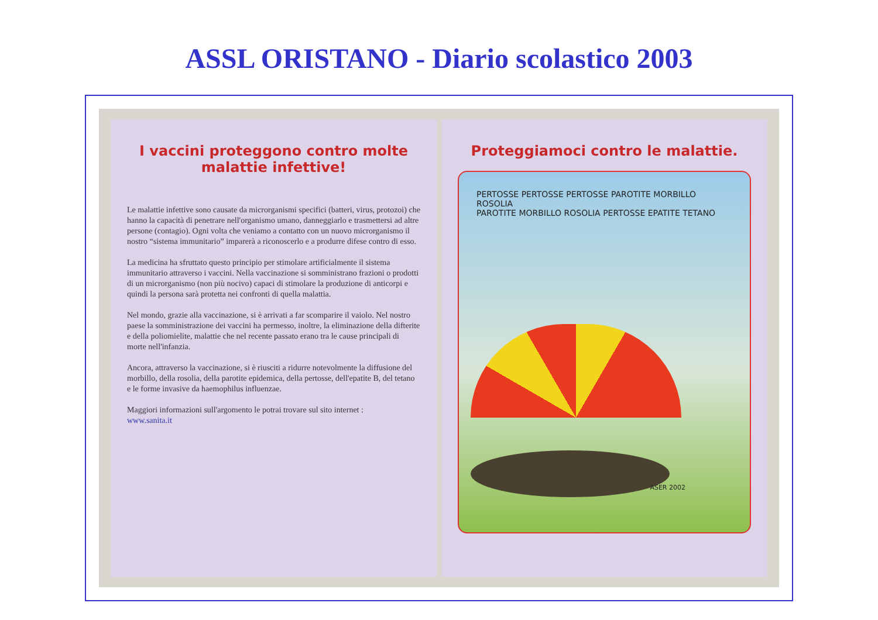ASSL ORISTANO - Diario scolastico 2003
I vaccini proteggono contro molte malattie infettive!
Le malattie infettive sono causate da microrganismi specifici (batteri, virus, protozoi) che hanno la capacità di penetrare nell'organismo umano, danneggiarlo e trasmettersi ad altre persone (contagio). Ogni volta che veniamo a contatto con un nuovo microrganismo il nostro “sistema immunitario” imparerà a riconoscerlo e a produrre difese contro di esso.
La medicina ha sfruttato questo principio per stimolare artificialmente il sistema immunitario attraverso i vaccini. Nella vaccinazione si somministrano frazioni o prodotti di un microrganismo (non più nocivo) capaci di stimolare la produzione di anticorpi e quindi la persona sarà protetta nei confronti di quella malattia.
Nel mondo, grazie alla vaccinazione, si è arrivati a far scomparire il vaiolo. Nel nostro paese la somministrazione dei vaccini ha permesso, inoltre, la eliminazione della difterite e della poliomielite, malattie che nel recente passato erano tra le cause principali di morte nell'infanzia.
Ancora, attraverso la vaccinazione, si è riusciti a ridurre notevolmente la diffusione del morbillo, della rosolia, della parotite epidemica, della pertosse, dell'epatite B, del tetano e le forme invasive da haemophilus influenzae.
Maggiori informazioni sull'argomento le potrai trovare sul sito internet :
www.sanita.it
Proteggiamoci contro le malattie.
PERTOSSE PERTOSSE PERTOSSE PAROTITE MORBILLO ROSOLIA
PAROTITE MORBILLO ROSOLIA PERTOSSE EPATITE TETANO
ASER 2002